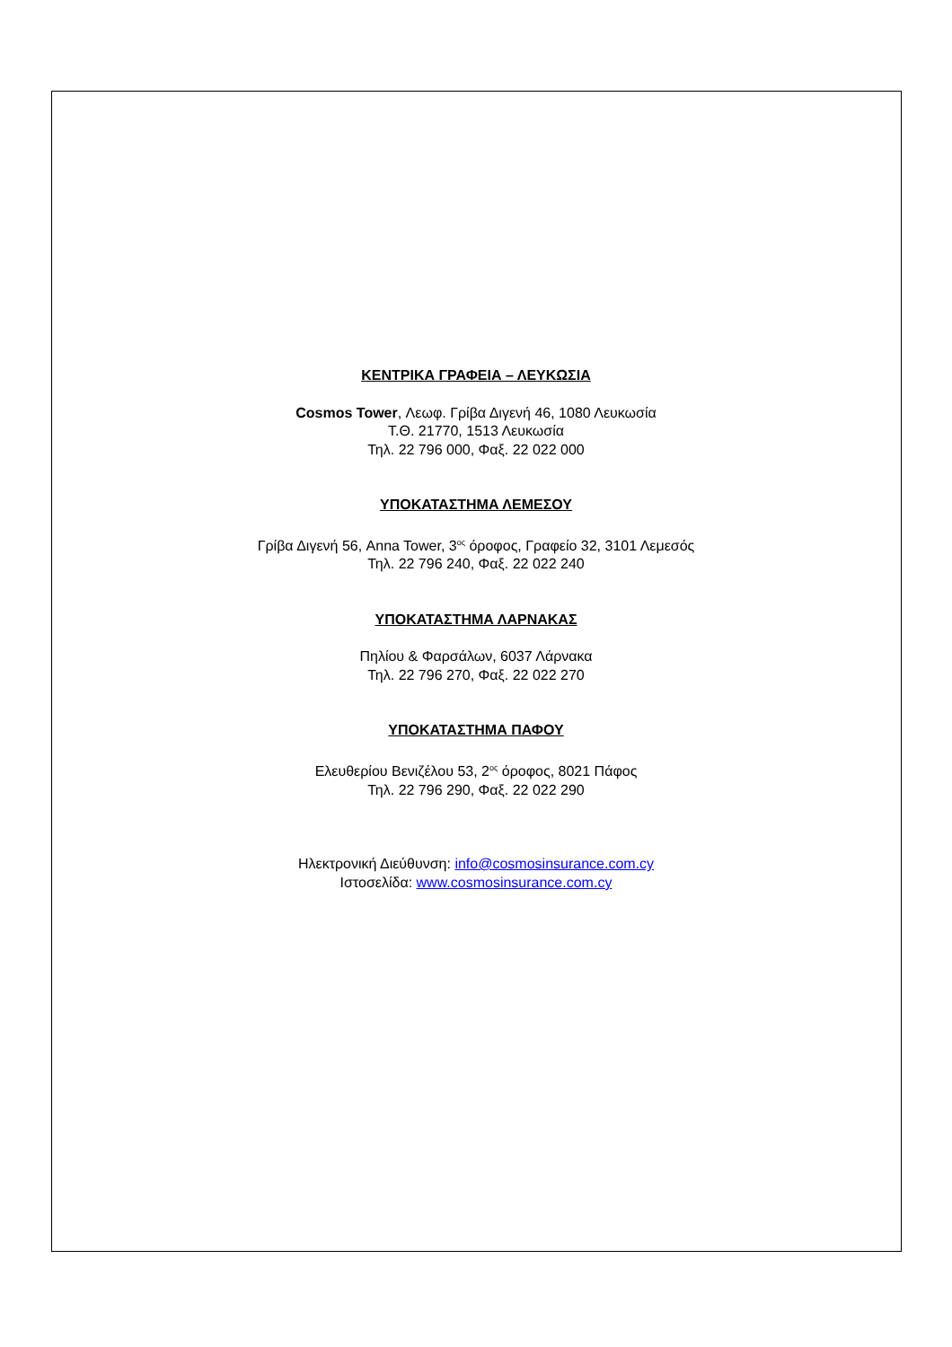ΚΕΝΤΡΙΚΑ ΓΡΑΦΕΙΑ – ΛΕΥΚΩΣΙΑ
Cosmos Tower, Λεωφ. Γρίβα Διγενή 46, 1080 Λευκωσία
Τ.Θ. 21770, 1513 Λευκωσία
Τηλ. 22 796 000, Φαξ. 22 022 000
ΥΠΟΚΑΤΑΣΤΗΜΑ ΛΕΜΕΣΟΥ
Γρίβα Διγενή 56, Anna Tower, 3<sup>ος</sup> όροφος, Γραφείο 32, 3101 Λεμεσός
Τηλ. 22 796 240, Φαξ. 22 022 240
ΥΠΟΚΑΤΑΣΤΗΜΑ ΛΑΡΝΑΚΑΣ
Πηλίου & Φαρσάλων, 6037 Λάρνακα
Τηλ. 22 796 270, Φαξ. 22 022 270
ΥΠΟΚΑΤΑΣΤΗΜΑ ΠΑΦΟΥ
Ελευθερίου Βενιζέλου 53, 2<sup>ος</sup> όροφος, 8021 Πάφος
Τηλ. 22 796 290, Φαξ. 22 022 290
Ηλεκτρονική Διεύθυνση: info@cosmosinsurance.com.cy
Ιστοσελίδα: www.cosmosinsurance.com.cy